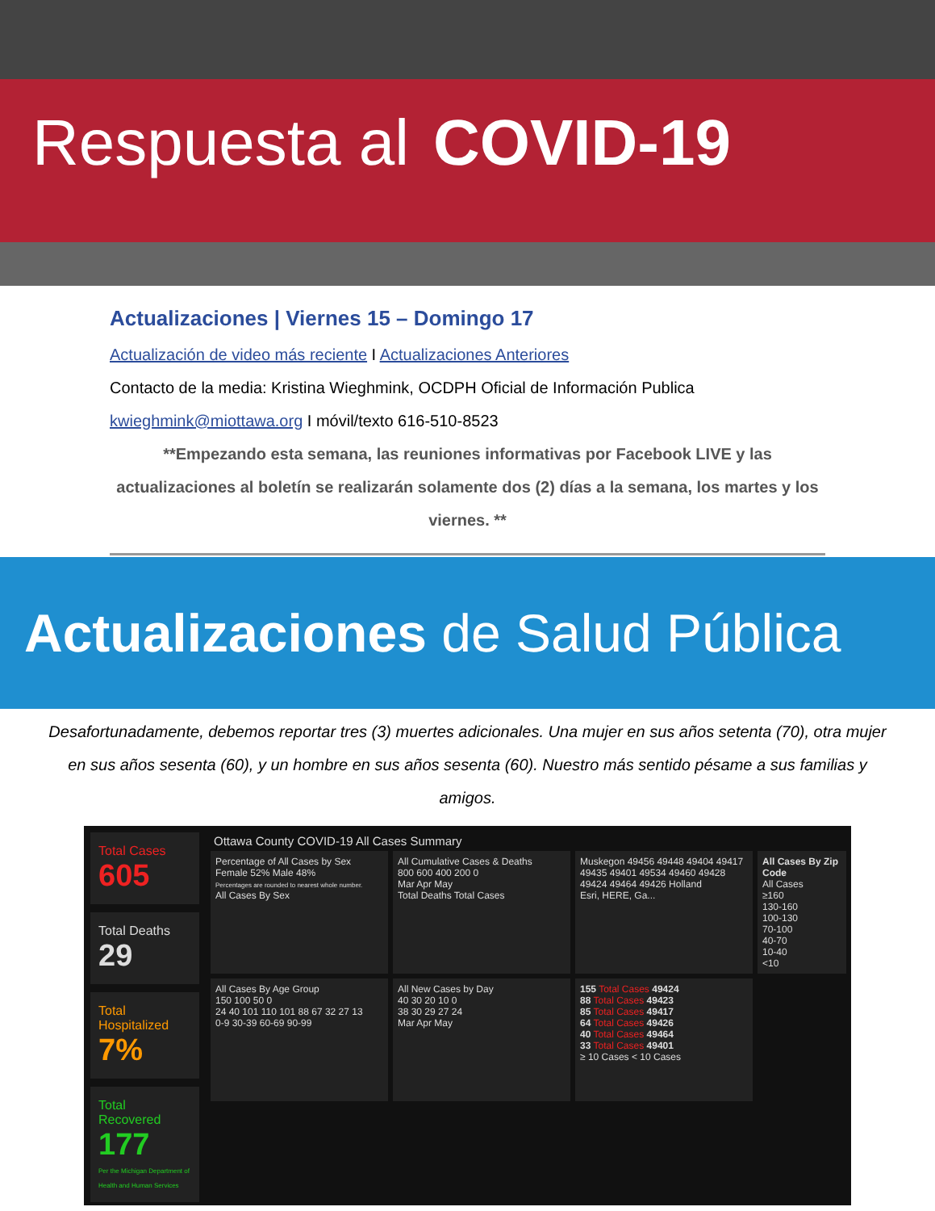Respuesta al COVID-19
Actualizaciones | Viernes 15 – Domingo 17
Actualización de video más reciente I Actualizaciones Anteriores
Contacto de la media: Kristina Wieghmink, OCDPH Oficial de Información Publica
kwieghmink@miottawa.org I móvil/texto 616-510-8523
**Empezando esta semana, las reuniones informativas por Facebook LIVE y las actualizaciones al boletín se realizarán solamente dos (2) días a la semana, los martes y los viernes. **
Actualizaciones de Salud Pública
Desafortunadamente, debemos reportar tres (3) muertes adicionales. Una mujer en sus años setenta (70), otra mujer en sus años sesenta (60), y un hombre en sus años sesenta (60). Nuestro más sentido pésame a sus familias y amigos.
Total Cases
605
Total Deaths
29
Total Hospitalized
7%
Total Recovered
177
Per the Michigan Department of Health and Human Services
Ottawa County COVID-19 All Cases Summary
Percentage of All Cases by Sex
Female 52% Male 48%
Percentages are rounded to nearest whole number.
All Cases By Sex
All Cumulative Cases & Deaths
800 600 400 200 0
Mar Apr May
Total Deaths Total Cases
Muskegon 49456 49448 49404 49417 49435 49401 49534 49460 49428 49424 49464 49426 Holland
Esri, HERE, Ga...
All Cases By Zip Code
All Cases
≥160
130-160
100-130
70-100
40-70
10-40
<10
All Cases By Age Group
150 100 50 0
24 40 101 110 101 88 67 32 27 13
0-9 30-39 60-69 90-99
All New Cases by Day
40 30 20 10 0
38 30 29 27 24
Mar Apr May
155 Total Cases 49424
88 Total Cases 49423
85 Total Cases 49417
64 Total Cases 49426
40 Total Cases 49464
33 Total Cases 49401
≥ 10 Cases < 10 Cases